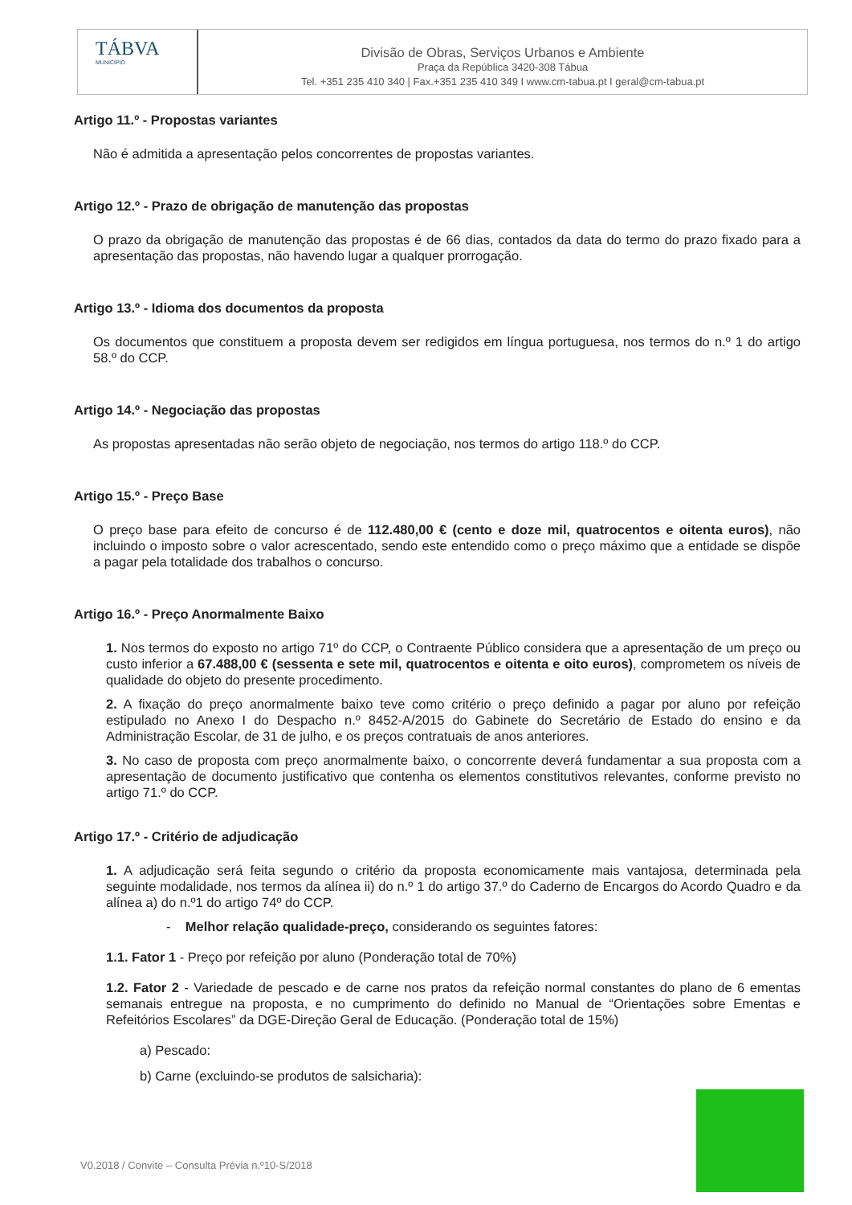TÁBVA
MUNICÍPIO
Divisão de Obras, Serviços Urbanos e Ambiente
Praça da República 3420-308 Tábua
Tel. +351 235 410 340 | Fax.+351 235 410 349 I www.cm-tabua.pt I geral@cm-tabua.pt
Artigo 11.º - Propostas variantes
Não é admitida a apresentação pelos concorrentes de propostas variantes.
Artigo 12.º - Prazo de obrigação de manutenção das propostas
O prazo da obrigação de manutenção das propostas é de 66 dias, contados da data do termo do prazo fixado para a apresentação das propostas, não havendo lugar a qualquer prorrogação.
Artigo 13.º - Idioma dos documentos da proposta
Os documentos que constituem a proposta devem ser redigidos em língua portuguesa, nos termos do n.º 1 do artigo 58.º do CCP.
Artigo 14.º - Negociação das propostas
As propostas apresentadas não serão objeto de negociação, nos termos do artigo 118.º do CCP.
Artigo 15.º - Preço Base
O preço base para efeito de concurso é de 112.480,00 € (cento e doze mil, quatrocentos e oitenta euros), não incluindo o imposto sobre o valor acrescentado, sendo este entendido como o preço máximo que a entidade se dispõe a pagar pela totalidade dos trabalhos o concurso.
Artigo 16.º - Preço Anormalmente Baixo
1. Nos termos do exposto no artigo 71º do CCP, o Contraente Público considera que a apresentação de um preço ou custo inferior a 67.488,00 € (sessenta e sete mil, quatrocentos e oitenta e oito euros), comprometem os níveis de qualidade do objeto do presente procedimento.
2. A fixação do preço anormalmente baixo teve como critério o preço definido a pagar por aluno por refeição estipulado no Anexo I do Despacho n.º 8452-A/2015 do Gabinete do Secretário de Estado do ensino e da Administração Escolar, de 31 de julho, e os preços contratuais de anos anteriores.
3. No caso de proposta com preço anormalmente baixo, o concorrente deverá fundamentar a sua proposta com a apresentação de documento justificativo que contenha os elementos constitutivos relevantes, conforme previsto no artigo 71.º do CCP.
Artigo 17.º - Critério de adjudicação
1. A adjudicação será feita segundo o critério da proposta economicamente mais vantajosa, determinada pela seguinte modalidade, nos termos da alínea ii) do n.º 1 do artigo 37.º do Caderno de Encargos do Acordo Quadro e da alínea a) do n.º1 do artigo 74º do CCP.
- Melhor relação qualidade-preço, considerando os seguintes fatores:
1.1. Fator 1 - Preço por refeição por aluno (Ponderação total de 70%)
1.2. Fator 2 - Variedade de pescado e de carne nos pratos da refeição normal constantes do plano de 6 ementas semanais entregue na proposta, e no cumprimento do definido no Manual de “Orientações sobre Ementas e Refeitórios Escolares” da DGE-Direção Geral de Educação. (Ponderação total de 15%)
a) Pescado:
b) Carne (excluindo-se produtos de salsicharia):
V0.2018 / Convite – Consulta Prévia n.º10-S/2018